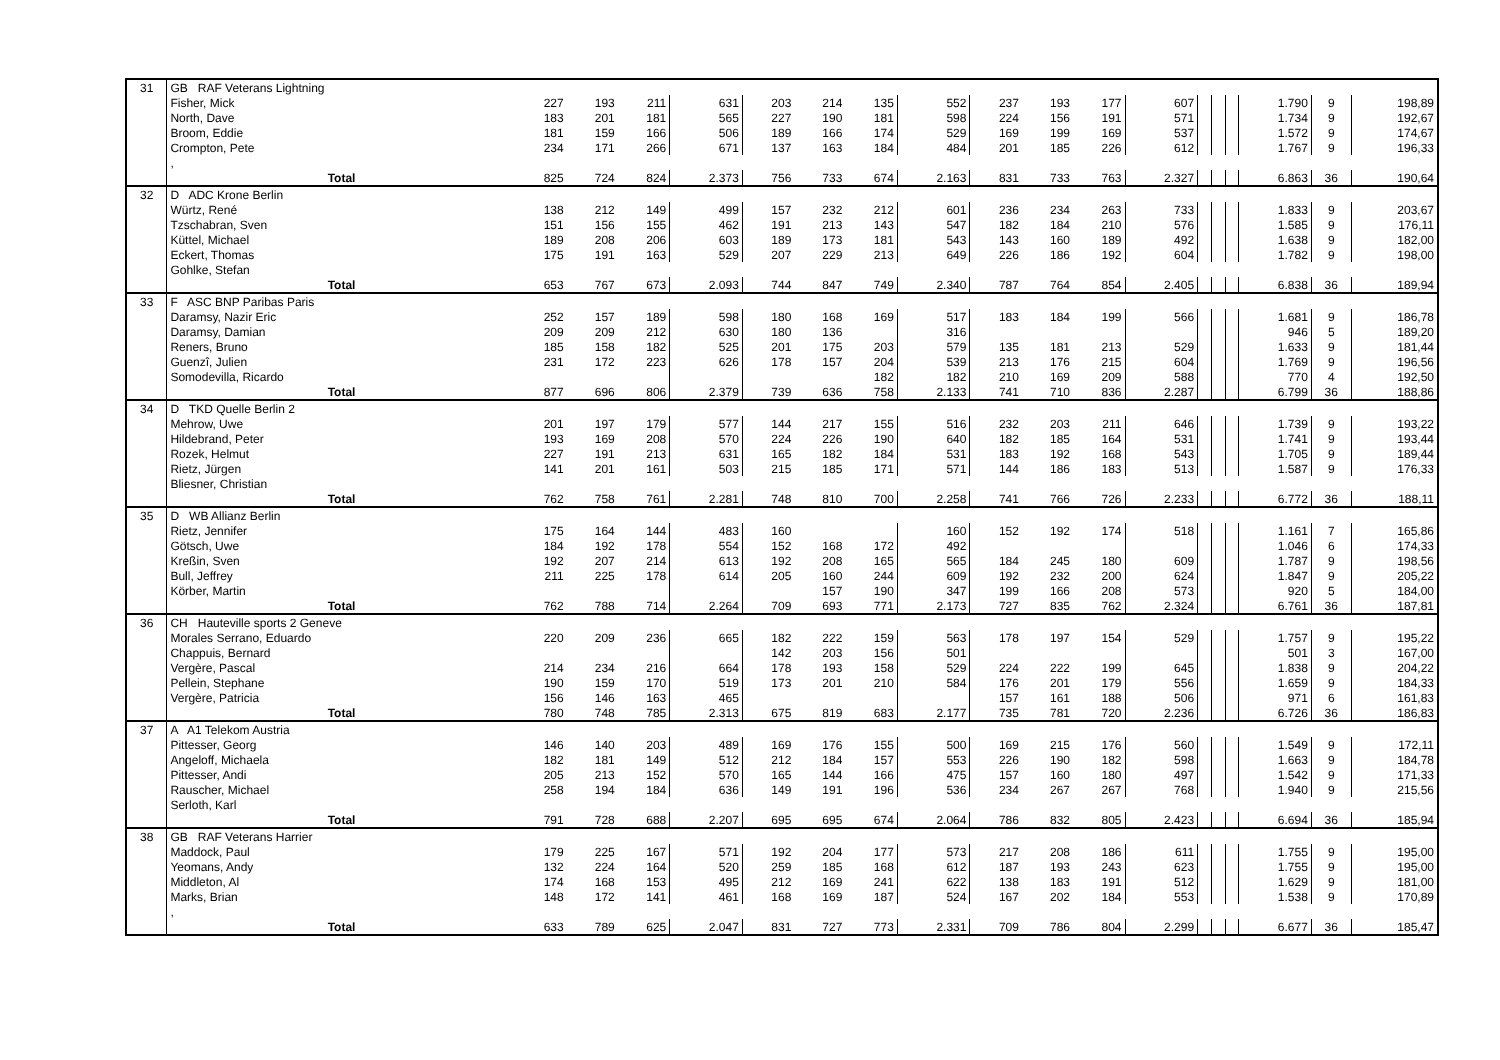| 31 | GB RAF Veterans Lightning | | | | | | | | | | | | | | | | | | |
| | Fisher, Mick | 227 | 193 | 211 | 631 | 203 | 214 | 135 | 552 | 237 | 193 | 177 | 607 | | | | 1.790 | 9 | 198,89 |
| | North, Dave | 183 | 201 | 181 | 565 | 227 | 190 | 181 | 598 | 224 | 156 | 191 | 571 | | | | 1.734 | 9 | 192,67 |
| | Broom, Eddie | 181 | 159 | 166 | 506 | 189 | 166 | 174 | 529 | 169 | 199 | 169 | 537 | | | | 1.572 | 9 | 174,67 |
| | Crompton, Pete | 234 | 171 | 266 | 671 | 137 | 163 | 184 | 484 | 201 | 185 | 226 | 612 | | | | 1.767 | 9 | 196,33 |
| | , | | | | | | | | | | | | | | | | | | |
| | Total | 825 | 724 | 824 | 2.373 | 756 | 733 | 674 | 2.163 | 831 | 733 | 763 | 2.327 | | | | 6.863 | 36 | 190,64 |
| 32 | D ADC Krone Berlin | | | | | | | | | | | | | | | | | | |
| | Würtz, René | 138 | 212 | 149 | 499 | 157 | 232 | 212 | 601 | 236 | 234 | 263 | 733 | | | | 1.833 | 9 | 203,67 |
| | Tzschabran, Sven | 151 | 156 | 155 | 462 | 191 | 213 | 143 | 547 | 182 | 184 | 210 | 576 | | | | 1.585 | 9 | 176,11 |
| | Küttel, Michael | 189 | 208 | 206 | 603 | 189 | 173 | 181 | 543 | 143 | 160 | 189 | 492 | | | | 1.638 | 9 | 182,00 |
| | Eckert, Thomas | 175 | 191 | 163 | 529 | 207 | 229 | 213 | 649 | 226 | 186 | 192 | 604 | | | | 1.782 | 9 | 198,00 |
| | Gohlke, Stefan | | | | | | | | | | | | | | | | | | |
| | Total | 653 | 767 | 673 | 2.093 | 744 | 847 | 749 | 2.340 | 787 | 764 | 854 | 2.405 | | | | 6.838 | 36 | 189,94 |
| 33 | F ASC BNP Paribas Paris | | | | | | | | | | | | | | | | | | |
| | Daramsy, Nazir Eric | 252 | 157 | 189 | 598 | 180 | 168 | 169 | 517 | 183 | 184 | 199 | 566 | | | | 1.681 | 9 | 186,78 |
| | Daramsy, Damian | 209 | 209 | 212 | 630 | 180 | 136 | | 316 | | | | | | | | 946 | 5 | 189,20 |
| | Reners, Bruno | 185 | 158 | 182 | 525 | 201 | 175 | 203 | 579 | 135 | 181 | 213 | 529 | | | | 1.633 | 9 | 181,44 |
| | Guenzî, Julien | 231 | 172 | 223 | 626 | 178 | 157 | 204 | 539 | 213 | 176 | 215 | 604 | | | | 1.769 | 9 | 196,56 |
| | Somodevilla, Ricardo | | | | | | | 182 | 182 | 210 | 169 | 209 | 588 | | | | 770 | 4 | 192,50 |
| | Total | 877 | 696 | 806 | 2.379 | 739 | 636 | 758 | 2.133 | 741 | 710 | 836 | 2.287 | | | | 6.799 | 36 | 188,86 |
| 34 | D TKD Quelle Berlin 2 | | | | | | | | | | | | | | | | | | |
| | Mehrow, Uwe | 201 | 197 | 179 | 577 | 144 | 217 | 155 | 516 | 232 | 203 | 211 | 646 | | | | 1.739 | 9 | 193,22 |
| | Hildebrand, Peter | 193 | 169 | 208 | 570 | 224 | 226 | 190 | 640 | 182 | 185 | 164 | 531 | | | | 1.741 | 9 | 193,44 |
| | Rozek, Helmut | 227 | 191 | 213 | 631 | 165 | 182 | 184 | 531 | 183 | 192 | 168 | 543 | | | | 1.705 | 9 | 189,44 |
| | Rietz, Jürgen | 141 | 201 | 161 | 503 | 215 | 185 | 171 | 571 | 144 | 186 | 183 | 513 | | | | 1.587 | 9 | 176,33 |
| | Bliesner, Christian | | | | | | | | | | | | | | | | | | |
| | Total | 762 | 758 | 761 | 2.281 | 748 | 810 | 700 | 2.258 | 741 | 766 | 726 | 2.233 | | | | 6.772 | 36 | 188,11 |
| 35 | D WB Allianz Berlin | | | | | | | | | | | | | | | | | | |
| | Rietz, Jennifer | 175 | 164 | 144 | 483 | 160 | | | 160 | 152 | 192 | 174 | 518 | | | | 1.161 | 7 | 165,86 |
| | Götsch, Uwe | 184 | 192 | 178 | 554 | 152 | 168 | 172 | 492 | | | | | | | | 1.046 | 6 | 174,33 |
| | Kreßin, Sven | 192 | 207 | 214 | 613 | 192 | 208 | 165 | 565 | 184 | 245 | 180 | 609 | | | | 1.787 | 9 | 198,56 |
| | Bull, Jeffrey | 211 | 225 | 178 | 614 | 205 | 160 | 244 | 609 | 192 | 232 | 200 | 624 | | | | 1.847 | 9 | 205,22 |
| | Körber, Martin | | | | | | 157 | 190 | 347 | 199 | 166 | 208 | 573 | | | | 920 | 5 | 184,00 |
| | Total | 762 | 788 | 714 | 2.264 | 709 | 693 | 771 | 2.173 | 727 | 835 | 762 | 2.324 | | | | 6.761 | 36 | 187,81 |
| 36 | CH Hauteville sports 2 Geneve | | | | | | | | | | | | | | | | | | |
| | Morales Serrano, Eduardo | 220 | 209 | 236 | 665 | 182 | 222 | 159 | 563 | 178 | 197 | 154 | 529 | | | | 1.757 | 9 | 195,22 |
| | Chappuis, Bernard | | | | | 142 | 203 | 156 | 501 | | | | | | | | 501 | 3 | 167,00 |
| | Vergère, Pascal | 214 | 234 | 216 | 664 | 178 | 193 | 158 | 529 | 224 | 222 | 199 | 645 | | | | 1.838 | 9 | 204,22 |
| | Pellein, Stephane | 190 | 159 | 170 | 519 | 173 | 201 | 210 | 584 | 176 | 201 | 179 | 556 | | | | 1.659 | 9 | 184,33 |
| | Vergère, Patricia | 156 | 146 | 163 | 465 | | | | | 157 | 161 | 188 | 506 | | | | 971 | 6 | 161,83 |
| | Total | 780 | 748 | 785 | 2.313 | 675 | 819 | 683 | 2.177 | 735 | 781 | 720 | 2.236 | | | | 6.726 | 36 | 186,83 |
| 37 | A A1 Telekom Austria | | | | | | | | | | | | | | | | | | |
| | Pittesser, Georg | 146 | 140 | 203 | 489 | 169 | 176 | 155 | 500 | 169 | 215 | 176 | 560 | | | | 1.549 | 9 | 172,11 |
| | Angeloff, Michaela | 182 | 181 | 149 | 512 | 212 | 184 | 157 | 553 | 226 | 190 | 182 | 598 | | | | 1.663 | 9 | 184,78 |
| | Pittesser, Andi | 205 | 213 | 152 | 570 | 165 | 144 | 166 | 475 | 157 | 160 | 180 | 497 | | | | 1.542 | 9 | 171,33 |
| | Rauscher, Michael | 258 | 194 | 184 | 636 | 149 | 191 | 196 | 536 | 234 | 267 | 267 | 768 | | | | 1.940 | 9 | 215,56 |
| | Serloth, Karl | | | | | | | | | | | | | | | | | | |
| | Total | 791 | 728 | 688 | 2.207 | 695 | 695 | 674 | 2.064 | 786 | 832 | 805 | 2.423 | | | | 6.694 | 36 | 185,94 |
| 38 | GB RAF Veterans Harrier | | | | | | | | | | | | | | | | | | |
| | Maddock, Paul | 179 | 225 | 167 | 571 | 192 | 204 | 177 | 573 | 217 | 208 | 186 | 611 | | | | 1.755 | 9 | 195,00 |
| | Yeomans, Andy | 132 | 224 | 164 | 520 | 259 | 185 | 168 | 612 | 187 | 193 | 243 | 623 | | | | 1.755 | 9 | 195,00 |
| | Middleton, Al | 174 | 168 | 153 | 495 | 212 | 169 | 241 | 622 | 138 | 183 | 191 | 512 | | | | 1.629 | 9 | 181,00 |
| | Marks, Brian | 148 | 172 | 141 | 461 | 168 | 169 | 187 | 524 | 167 | 202 | 184 | 553 | | | | 1.538 | 9 | 170,89 |
| | , | | | | | | | | | | | | | | | | | | |
| | Total | 633 | 789 | 625 | 2.047 | 831 | 727 | 773 | 2.331 | 709 | 786 | 804 | 2.299 | | | | 6.677 | 36 | 185,47 |